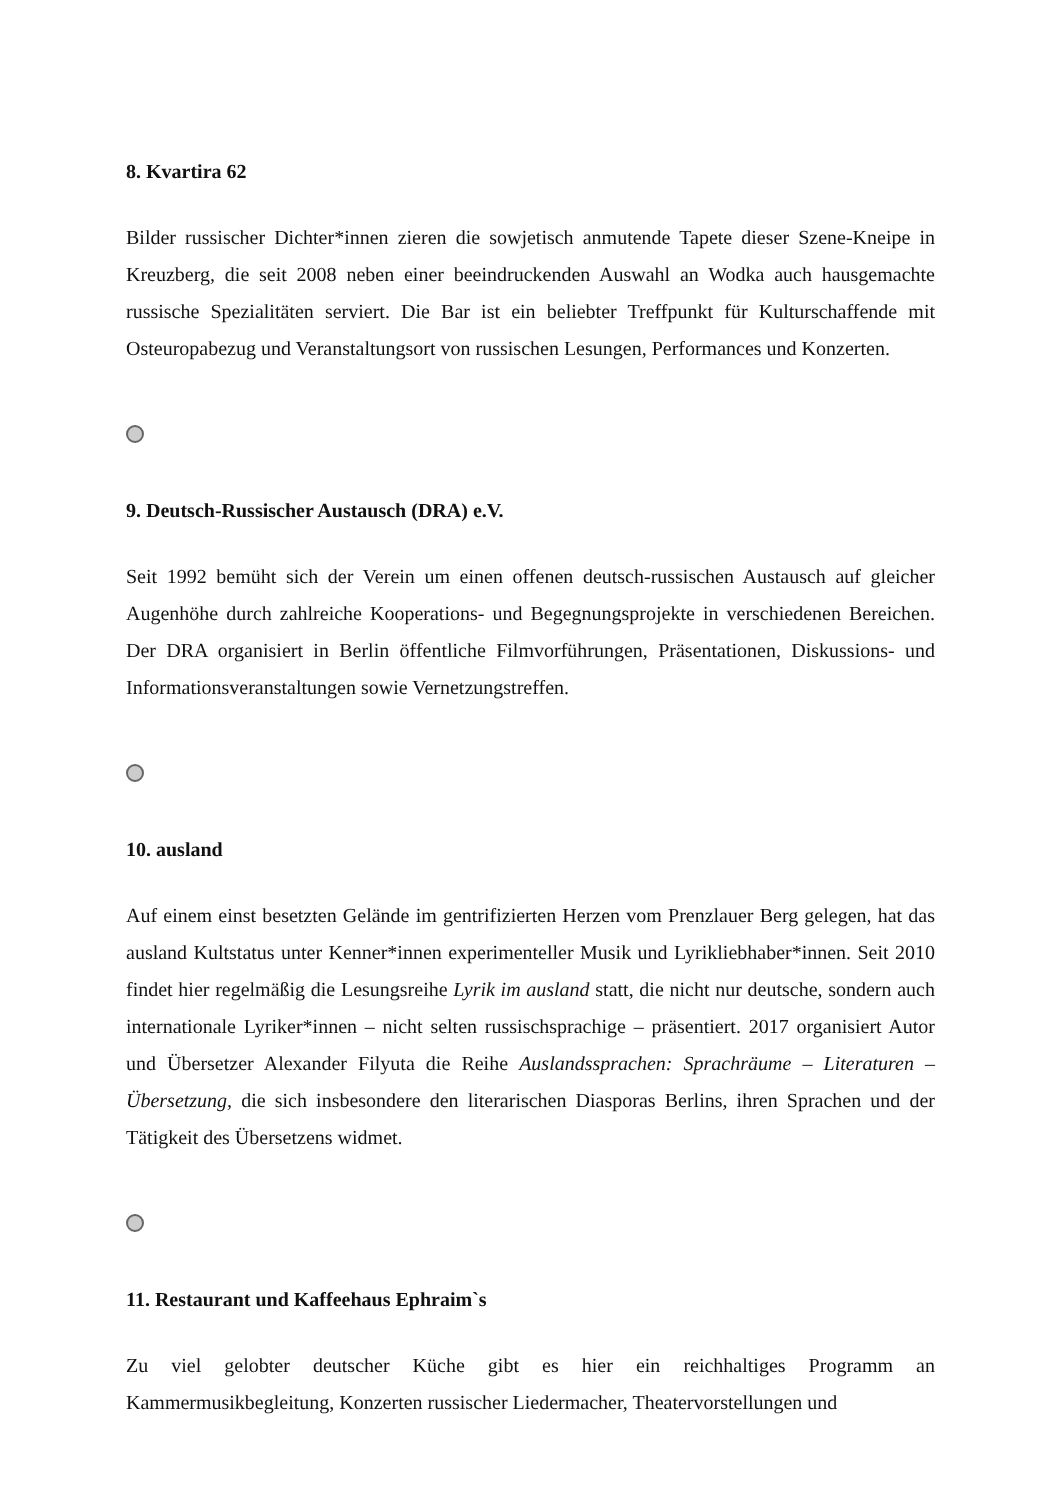8. Kvartira 62
Bilder russischer Dichter*innen zieren die sowjetisch anmutende Tapete dieser Szene-Kneipe in Kreuzberg, die seit 2008 neben einer beeindruckenden Auswahl an Wodka auch hausgemachte russische Spezialitäten serviert. Die Bar ist ein beliebter Treffpunkt für Kulturschaffende mit Osteuropabezug und Veranstaltungsort von russischen Lesungen, Performances und Konzerten.
9. Deutsch-Russischer Austausch (DRA) e.V.
Seit 1992 bemüht sich der Verein um einen offenen deutsch-russischen Austausch auf gleicher Augenhöhe durch zahlreiche Kooperations- und Begegnungsprojekte in verschiedenen Bereichen. Der DRA organisiert in Berlin öffentliche Filmvorführungen, Präsentationen, Diskussions- und Informationsveranstaltungen sowie Vernetzungstreffen.
10. ausland
Auf einem einst besetzten Gelände im gentrifizierten Herzen vom Prenzlauer Berg gelegen, hat das ausland Kultstatus unter Kenner*innen experimenteller Musik und Lyrikliebhaber*innen. Seit 2010 findet hier regelmäßig die Lesungsreihe Lyrik im ausland statt, die nicht nur deutsche, sondern auch internationale Lyriker*innen – nicht selten russischsprachige – präsentiert. 2017 organisiert Autor und Übersetzer Alexander Filyuta die Reihe Auslandssprachen: Sprachräume – Literaturen – Übersetzung, die sich insbesondere den literarischen Diasporas Berlins, ihren Sprachen und der Tätigkeit des Übersetzens widmet.
11. Restaurant und Kaffeehaus Ephraim`s
Zu viel gelobter deutscher Küche gibt es hier ein reichhaltiges Programm an Kammermusikbegleitung, Konzerten russischer Liedermacher, Theatervorstellungen und